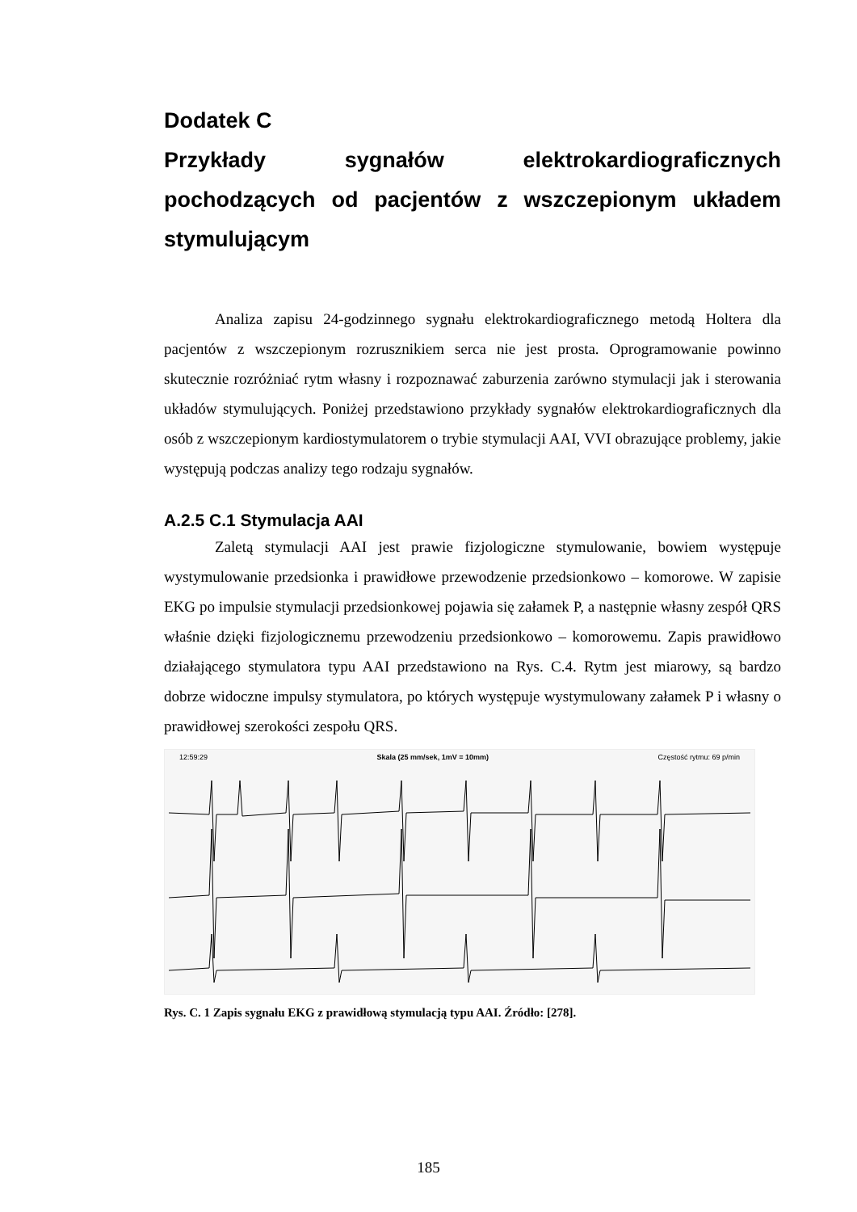Dodatek C
Przykłady sygnałów elektrokardiograficznych pochodzących od pacjentów z wszczepionym układem stymulującym
Analiza zapisu 24-godzinnego sygnału elektrokardiograficznego metodą Holtera dla pacjentów z wszczepionym rozrusznikiem serca nie jest prosta. Oprogramowanie powinno skutecznie rozróżniać rytm własny i rozpoznawać zaburzenia zarówno stymulacji jak i sterowania układów stymulujących. Poniżej przedstawiono przykłady sygnałów elektrokardiograficznych dla osób z wszczepionym kardiostymulatorem o trybie stymulacji AAI, VVI obrazujące problemy, jakie występują podczas analizy tego rodzaju sygnałów.
A.2.5 C.1 Stymulacja AAI
Zaletą stymulacji AAI jest prawie fizjologiczne stymulowanie, bowiem występuje wystymulowanie przedsionka i prawidłowe przewodzenie przedsionkowo – komorowe. W zapisie EKG po impulsie stymulacji przedsionkowej pojawia się załamek P, a następnie własny zespół QRS właśnie dzięki fizjologicznemu przewodzeniu przedsionkowo – komorowemu. Zapis prawidłowo działającego stymulatora typu AAI przedstawiono na Rys. C.4. Rytm jest miarowy, są bardzo dobrze widoczne impulsy stymulatora, po których występuje wystymulowany załamek P i własny o prawidłowej szerokości zespołu QRS.
12:59:29 Skala (25 mm/sek, 1mV = 10mm) Częstość rytmu: 69 p/min
Rys. C. 1 Zapis sygnału EKG z prawidłową stymulacją typu AAI. Źródło: [278].
185